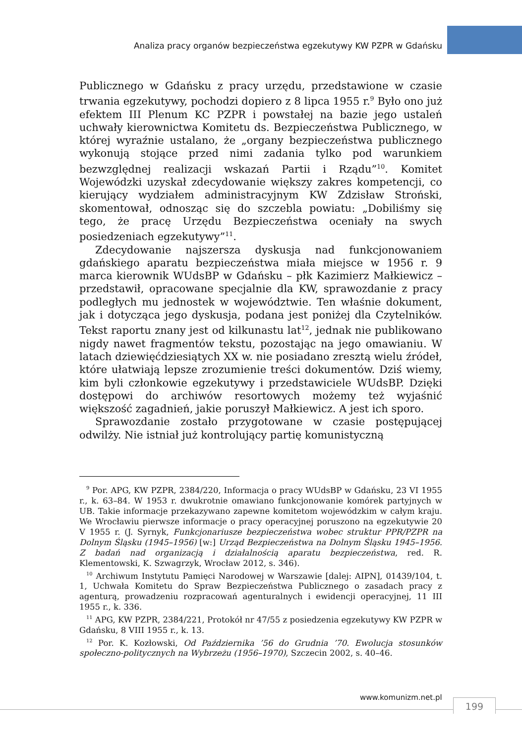Analiza pracy organów bezpieczeństwa egzekutywy KW PZPR w Gdańsku
Publicznego w Gdańsku z pracy urzędu, przedstawione w czasie trwania egzekutywy, pochodzi dopiero z 8 lipca 1955 r.<sup>9</sup> Było ono już efektem III Plenum KC PZPR i powstałej na bazie jego ustaleń uchwały kierownictwa Komitetu ds. Bezpieczeństwa Publicznego, w której wyraźnie ustalano, że „organy bezpieczeństwa publicznego wykonują stojące przed nimi zadania tylko pod warunkiem bezwzględnej realizacji wskazań Partii i Rządu”<sup>10</sup>. Komitet Wojewódzki uzyskał zdecydowanie większy zakres kompetencji, co kierujący wydziałem administracyjnym KW Zdzisław Stroński, skomentował, odnosząc się do szczebla powiatu: „Dobiliśmy się tego, że pracę Urzędu Bezpieczeństwa oceniały na swych posiedzeniach egzekutywy”<sup>11</sup>.
Zdecydowanie najszersza dyskusja nad funkcjonowaniem gdańskiego aparatu bezpieczeństwa miała miejsce w 1956 r. 9 marca kierownik WUdsBP w Gdańsku – płk Kazimierz Małkiewicz – przedstawił, opracowane specjalnie dla KW, sprawozdanie z pracy podległych mu jednostek w województwie. Ten właśnie dokument, jak i dotycząca jego dyskusja, podana jest poniżej dla Czytelników. Tekst raportu znany jest od kilkunastu lat<sup>12</sup>, jednak nie publikowano nigdy nawet fragmentów tekstu, pozostając na jego omawianiu. W latach dziewięćdziesiątych XX w. nie posiadano zresztą wielu źródeł, które ułatwiają lepsze zrozumienie treści dokumentów. Dziś wiemy, kim byli członkowie egzekutywy i przedstawiciele WUdsBP. Dzięki dostępowi do archiwów resortowych możemy też wyjaśnić większość zagadnień, jakie poruszył Małkiewicz. A jest ich sporo.
Sprawozdanie zostało przygotowane w czasie postępującej odwilży. Nie istniał już kontrolujący partię komunistyczną
<sup>9</sup> Por. APG, KW PZPR, 2384/220, Informacja o pracy WUdsBP w Gdańsku, 23 VI 1955 r., k. 63–84. W 1953 r. dwukrotnie omawiano funkcjonowanie komórek partyjnych w UB. Takie informacje przekazywano zapewne komitetom wojewódzkim w całym kraju. We Wrocławiu pierwsze informacje o pracy operacyjnej poruszono na egzekutywie 20 V 1955 r. (J. Syrnyk, Funkcjonariusze bezpieczeństwa wobec struktur PPR/PZPR na Dolnym Śląsku (1945–1956) [w:] Urząd Bezpieczeństwa na Dolnym Śląsku 1945–1956. Z badań nad organizacją i działalnością aparatu bezpieczeństwa, red. R. Klementowski, K. Szwagrzyk, Wrocław 2012, s. 346).
<sup>10</sup> Archiwum Instytutu Pamięci Narodowej w Warszawie [dalej: AIPN], 01439/104, t. 1, Uchwała Komitetu do Spraw Bezpieczeństwa Publicznego o zasadach pracy z agenturą, prowadzeniu rozpracowań agenturalnych i ewidencji operacyjnej, 11 III 1955 r., k. 336.
<sup>11</sup> APG, KW PZPR, 2384/221, Protokół nr 47/55 z posiedzenia egzekutywy KW PZPR w Gdańsku, 8 VIII 1955 r., k. 13.
<sup>12</sup> Por. K. Kozłowski, Od Października ’56 do Grudnia ’70. Ewolucja stosunków społeczno-politycznych na Wybrzeżu (1956–1970), Szczecin 2002, s. 40–46.
www.komunizm.net.pl
199